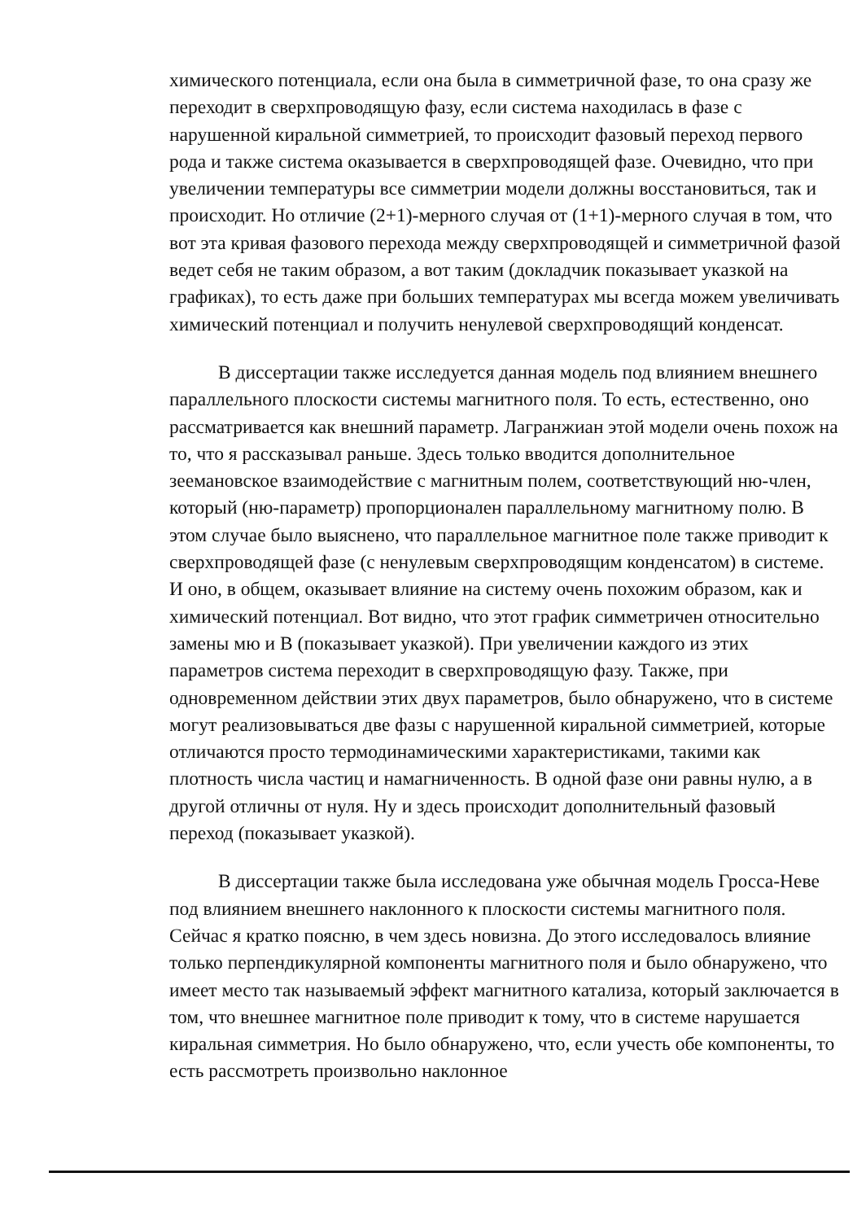химического потенциала, если она была в симметричной фазе, то она сразу же переходит в сверхпроводящую фазу, если система находилась в фазе с нарушенной киральной симметрией, то происходит фазовый переход первого рода и также система оказывается в сверхпроводящей фазе. Очевидно, что при увеличении температуры все симметрии модели должны восстановиться, так и происходит. Но отличие (2+1)-мерного случая от (1+1)-мерного случая в том, что вот эта кривая фазового перехода между сверхпроводящей и симметричной фазой ведет себя не таким образом, а вот таким (докладчик показывает указкой на графиках), то есть даже при больших температурах мы всегда можем увеличивать химический потенциал и получить ненулевой сверхпроводящий конденсат.
В диссертации также исследуется данная модель под влиянием внешнего параллельного плоскости системы магнитного поля. То есть, естественно, оно рассматривается как внешний параметр. Лагранжиан этой модели очень похож на то, что я рассказывал раньше. Здесь только вводится дополнительное зеемановское взаимодействие с магнитным полем, соответствующий ню-член, который (ню-параметр) пропорционален параллельному магнитному полю. В этом случае было выяснено, что параллельное магнитное поле также приводит к сверхпроводящей фазе (с ненулевым сверхпроводящим конденсатом) в системе. И оно, в общем, оказывает влияние на систему очень похожим образом, как и химический потенциал. Вот видно, что этот график симметричен относительно замены мю и B (показывает указкой). При увеличении каждого из этих параметров система переходит в сверхпроводящую фазу. Также, при одновременном действии этих двух параметров, было обнаружено, что в системе могут реализовываться две фазы с нарушенной киральной симметрией, которые отличаются просто термодинамическими характеристиками, такими как плотность числа частиц и намагниченность. В одной фазе они равны нулю, а в другой отличны от нуля. Ну и здесь происходит дополнительный фазовый переход (показывает указкой).
В диссертации также была исследована уже обычная модель Гросса-Неве под влиянием внешнего наклонного к плоскости системы магнитного поля. Сейчас я кратко поясню, в чем здесь новизна. До этого исследовалось влияние только перпендикулярной компоненты магнитного поля и было обнаружено, что имеет место так называемый эффект магнитного катализа, который заключается в том, что внешнее магнитное поле приводит к тому, что в системе нарушается киральная симметрия. Но было обнаружено, что, если учесть обе компоненты, то есть рассмотреть произвольно наклонное